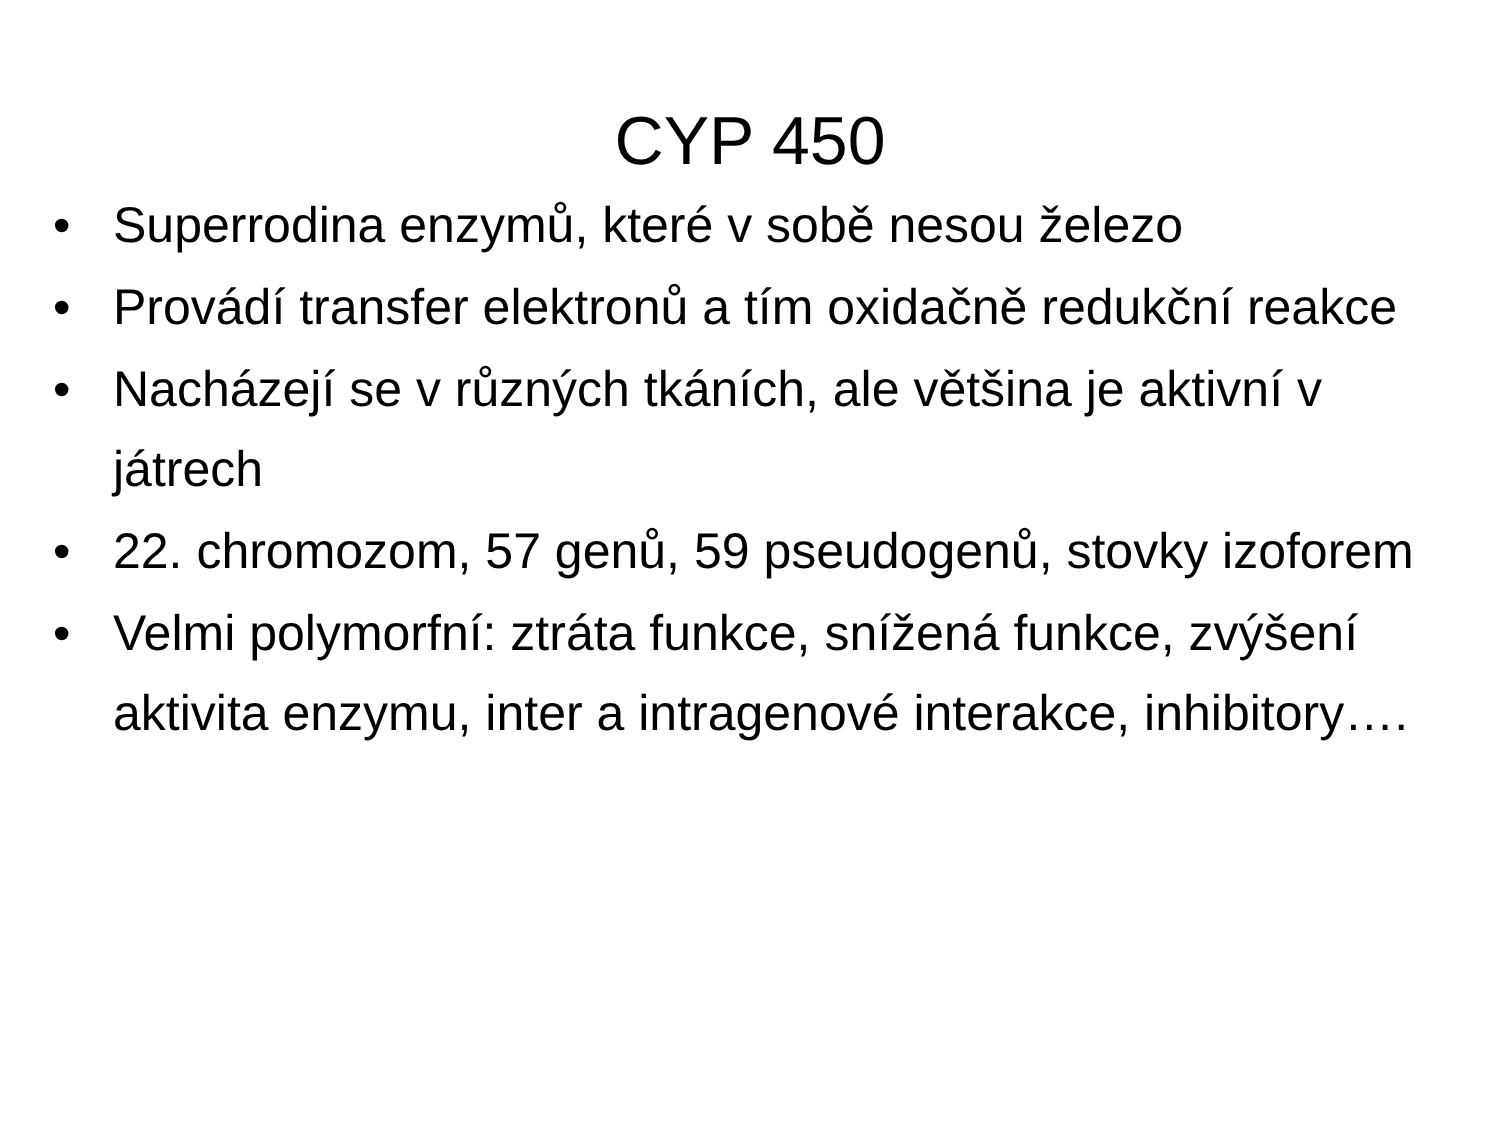CYP 450
• Superrodina enzymů, které v sobě nesou železo
• Provádí transfer elektronů a tím oxidačně redukční reakce
• Nacházejí se v různých tkáních, ale většina je aktivní v játrech
• 22. chromozom, 57 genů, 59 pseudogenů, stovky izoforem
• Velmi polymorfní: ztráta funkce, snížená funkce, zvýšení aktivita enzymu, inter a intragenové interakce, inhibitory….